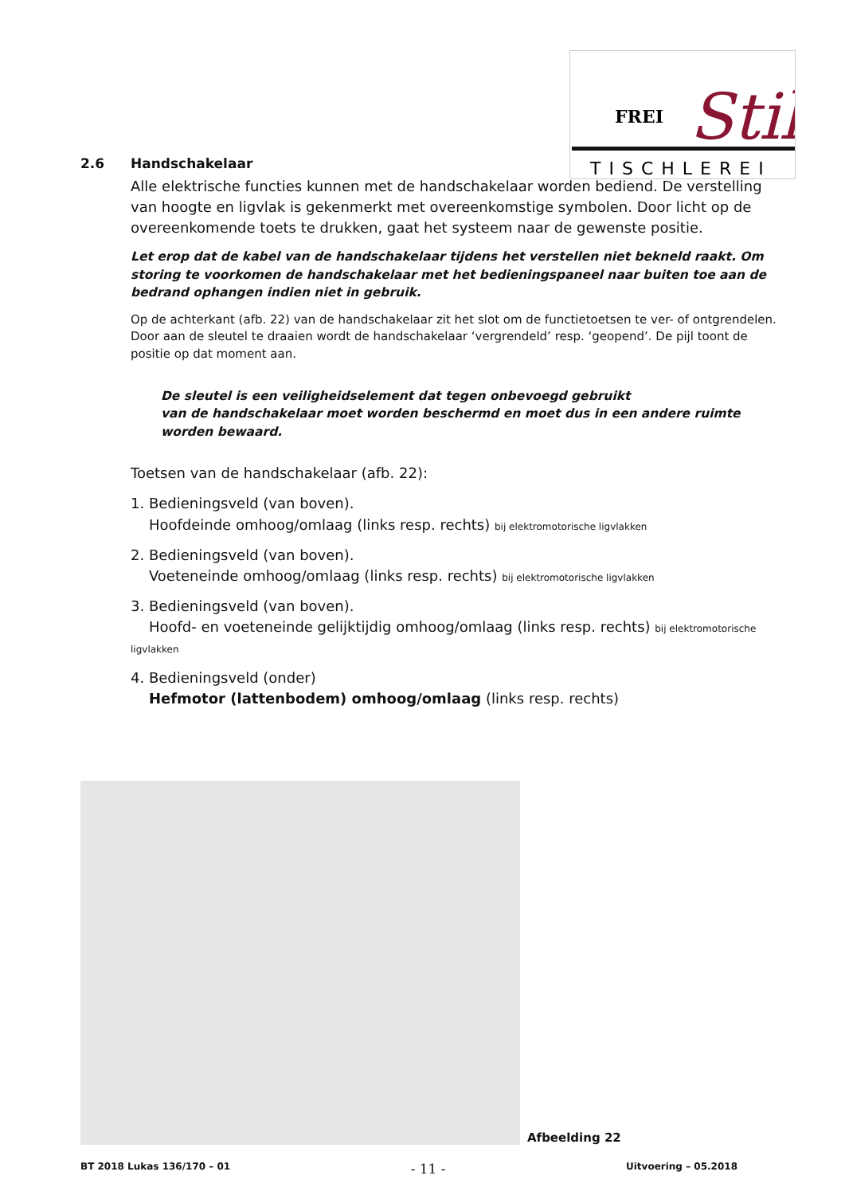FREI
Stil
TISCHLEREI
2.6 Handschakelaar
Alle elektrische functies kunnen met de handschakelaar worden bediend. De verstelling van hoogte en ligvlak is gekenmerkt met overeenkomstige symbolen. Door licht op de overeenkomende toets te drukken, gaat het systeem naar de gewenste positie.
Let erop dat de kabel van de handschakelaar tijdens het verstellen niet bekneld raakt. Om storing te voorkomen de handschakelaar met het bedieningspaneel naar buiten toe aan de bedrand ophangen indien niet in gebruik.
Op de achterkant (afb. 22) van de handschakelaar zit het slot om de functietoetsen te ver- of ontgrendelen. Door aan de sleutel te draaien wordt de handschakelaar ‘vergrendeld’ resp. ‘geopend’. De pijl toont de positie op dat moment aan.
De sleutel is een veiligheidselement dat tegen onbevoegd gebruikt
van de handschakelaar moet worden beschermd en moet dus in een andere ruimte worden bewaard.
Toetsen van de handschakelaar (afb. 22):
1. Bedieningsveld (van boven).
Hoofdeinde omhoog/omlaag (links resp. rechts) bij elektromotorische ligvlakken
2. Bedieningsveld (van boven).
Voeteneinde omhoog/omlaag (links resp. rechts) bij elektromotorische ligvlakken
3. Bedieningsveld (van boven).
Hoofd- en voeteneinde gelijktijdig omhoog/omlaag (links resp. rechts) bij elektromotorische ligvlakken
4. Bedieningsveld (onder)
Hefmotor (lattenbodem) omhoog/omlaag (links resp. rechts)
Afbeelding 22
BT 2018 Lukas 136/170 – 01 - 11 - Uitvoering – 05.2018